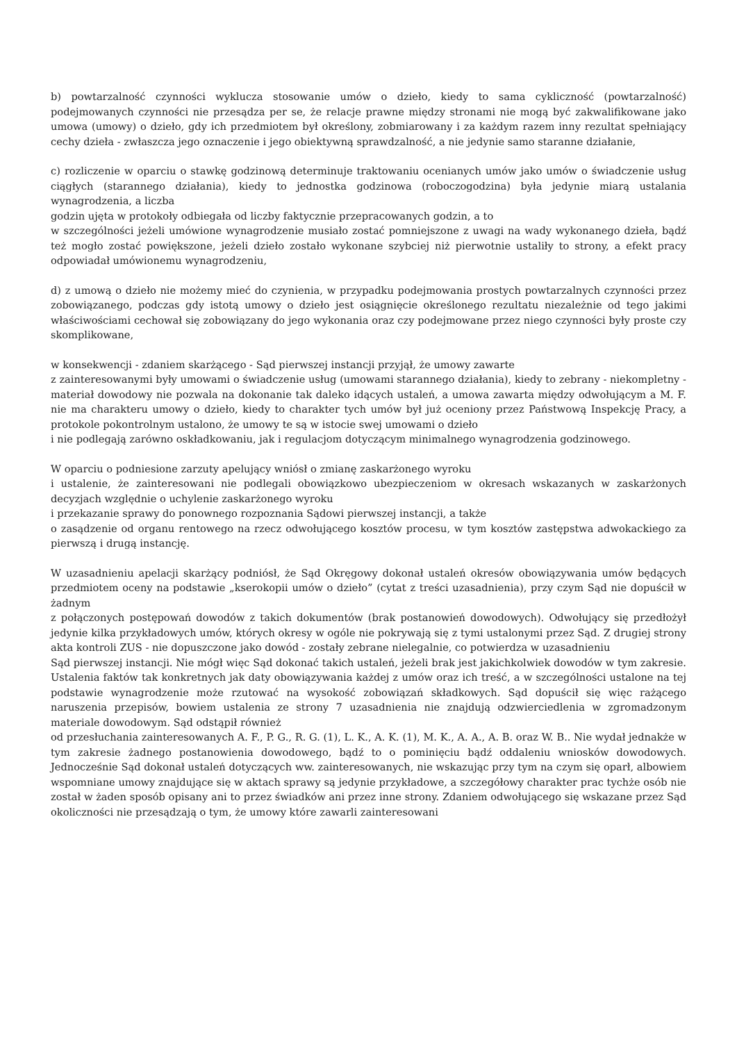b) powtarzalność czynności wyklucza stosowanie umów o dzieło, kiedy to sama cykliczność (powtarzalność) podejmowanych czynności nie przesądza per se, że relacje prawne między stronami nie mogą być zakwalifikowane jako umowa (umowy) o dzieło, gdy ich przedmiotem był określony, zobmiarowany i za każdym razem inny rezultat spełniający cechy dzieła - zwłaszcza jego oznaczenie i jego obiektywną sprawdzalność, a nie jedynie samo staranne działanie,
c) rozliczenie w oparciu o stawkę godzinową determinuje traktowaniu ocenianych umów jako umów o świadczenie usług ciągłych (starannego działania), kiedy to jednostka godzinowa (roboczogodzina) była jedynie miarą ustalania wynagrodzenia, a liczba
godzin ujęta w protokoły odbiegała od liczby faktycznie przepracowanych godzin, a to
w szczególności jeżeli umówione wynagrodzenie musiało zostać pomniejszone z uwagi na wady wykonanego dzieła, bądź też mogło zostać powiększone, jeżeli dzieło zostało wykonane szybciej niż pierwotnie ustaliły to strony, a efekt pracy odpowiadał umówionemu wynagrodzeniu,
d) z umową o dzieło nie możemy mieć do czynienia, w przypadku podejmowania prostych powtarzalnych czynności przez zobowiązanego, podczas gdy istotą umowy o dzieło jest osiągnięcie określonego rezultatu niezależnie od tego jakimi właściwościami cechował się zobowiązany do jego wykonania oraz czy podejmowane przez niego czynności były proste czy skomplikowane,
w konsekwencji - zdaniem skarżącego - Sąd pierwszej instancji przyjął, że umowy zawarte
z zainteresowanymi były umowami o świadczenie usług (umowami starannego działania), kiedy to zebrany - niekompletny - materiał dowodowy nie pozwala na dokonanie tak daleko idących ustaleń, a umowa zawarta między odwołującym a M. F. nie ma charakteru umowy o dzieło, kiedy to charakter tych umów był już oceniony przez Państwową Inspekcję Pracy, a protokole pokontrolnym ustalono, że umowy te są w istocie swej umowami o dzieło
i nie podlegają zarówno oskładkowaniu, jak i regulacjom dotyczącym minimalnego wynagrodzenia godzinowego.
W oparciu o podniesione zarzuty apelujący wniósł o zmianę zaskarżonego wyroku
i ustalenie, że zainteresowani nie podlegali obowiązkowo ubezpieczeniom w okresach wskazanych w zaskarżonych decyzjach względnie o uchylenie zaskarżonego wyroku
i przekazanie sprawy do ponownego rozpoznania Sądowi pierwszej instancji, a także
o zasądzenie od organu rentowego na rzecz odwołującego kosztów procesu, w tym kosztów zastępstwa adwokackiego za pierwszą i drugą instancję.
W uzasadnieniu apelacji skarżący podniósł, że Sąd Okręgowy dokonał ustaleń okresów obowiązywania umów będących przedmiotem oceny na podstawie „kserokopii umów o dzieło” (cytat z treści uzasadnienia), przy czym Sąd nie dopuścił w żadnym
z połączonych postępowań dowodów z takich dokumentów (brak postanowień dowodowych). Odwołujący się przedłożył jedynie kilka przykładowych umów, których okresy w ogóle nie pokrywają się z tymi ustalonymi przez Sąd. Z drugiej strony akta kontroli ZUS - nie dopuszczone jako dowód - zostały zebrane nielegalnie, co potwierdza w uzasadnieniu
Sąd pierwszej instancji. Nie mógł więc Sąd dokonać takich ustaleń, jeżeli brak jest jakichkolwiek dowodów w tym zakresie. Ustalenia faktów tak konkretnych jak daty obowiązywania każdej z umów oraz ich treść, a w szczególności ustalone na tej podstawie wynagrodzenie może rzutować na wysokość zobowiązań składkowych. Sąd dopuścił się więc rażącego naruszenia przepisów, bowiem ustalenia ze strony 7 uzasadnienia nie znajdują odzwierciedlenia w zgromadzonym materiale dowodowym. Sąd odstąpił również
od przesłuchania zainteresowanych A. F., P. G., R. G. (1), L. K., A. K. (1), M. K., A. A., A. B. oraz W. B.. Nie wydał jednakże w tym zakresie żadnego postanowienia dowodowego, bądź to o pominięciu bądź oddaleniu wniosków dowodowych. Jednocześnie Sąd dokonał ustaleń dotyczących ww. zainteresowanych, nie wskazując przy tym na czym się oparł, albowiem wspomniane umowy znajdujące się w aktach sprawy są jedynie przykładowe, a szczegółowy charakter prac tychże osób nie został w żaden sposób opisany ani to przez świadków ani przez inne strony. Zdaniem odwołującego się wskazane przez Sąd okoliczności nie przesądzają o tym, że umowy które zawarli zainteresowani